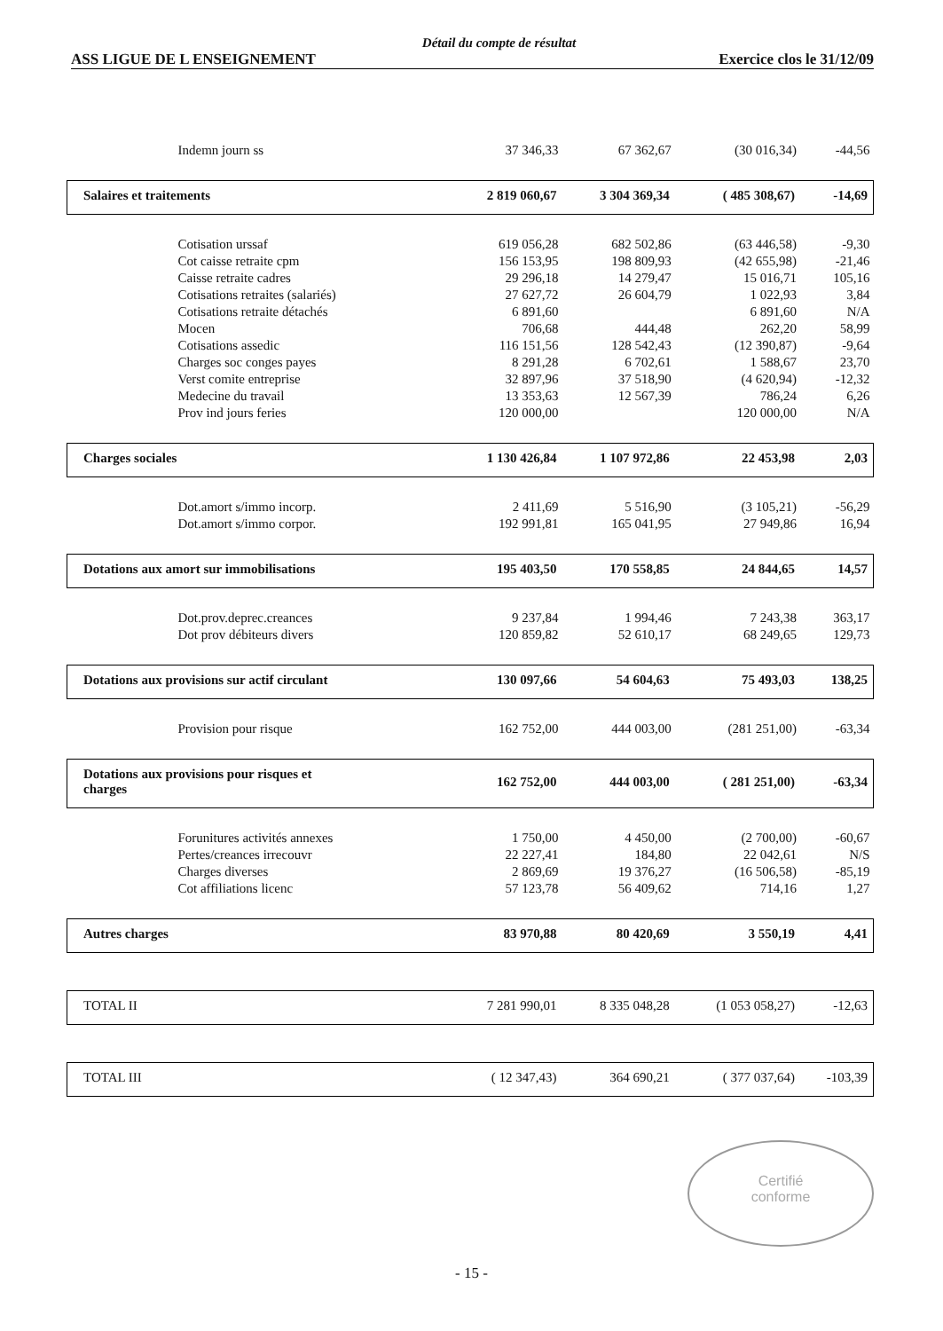Détail du compte de résultat
ASS LIGUE DE L ENSEIGNEMENT Exercice clos le 31/12/09
| Indemn journ ss | 37 346,33 | 67 362,67 | (30 016,34) | -44,56 |
| Salaires et traitements | 2 819 060,67 | 3 304 369,34 | ( 485 308,67) | -14,69 |
| Cotisation urssaf | 619 056,28 | 682 502,86 | (63 446,58) | -9,30 |
| Cot caisse retraite cpm | 156 153,95 | 198 809,93 | (42 655,98) | -21,46 |
| Caisse retraite cadres | 29 296,18 | 14 279,47 | 15 016,71 | 105,16 |
| Cotisations retraites (salariés) | 27 627,72 | 26 604,79 | 1 022,93 | 3,84 |
| Cotisations retraite détachés | 6 891,60 | | 6 891,60 | N/A |
| Mocen | 706,68 | 444,48 | 262,20 | 58,99 |
| Cotisations assedic | 116 151,56 | 128 542,43 | (12 390,87) | -9,64 |
| Charges soc conges payes | 8 291,28 | 6 702,61 | 1 588,67 | 23,70 |
| Verst comite entreprise | 32 897,96 | 37 518,90 | (4 620,94) | -12,32 |
| Medecine du travail | 13 353,63 | 12 567,39 | 786,24 | 6,26 |
| Prov ind jours feries | 120 000,00 | | 120 000,00 | N/A |
| Charges sociales | 1 130 426,84 | 1 107 972,86 | 22 453,98 | 2,03 |
| Dot.amort s/immo incorp. | 2 411,69 | 5 516,90 | (3 105,21) | -56,29 |
| Dot.amort s/immo corpor. | 192 991,81 | 165 041,95 | 27 949,86 | 16,94 |
| Dotations aux amort sur immobilisations | 195 403,50 | 170 558,85 | 24 844,65 | 14,57 |
| Dot.prov.deprec.creances | 9 237,84 | 1 994,46 | 7 243,38 | 363,17 |
| Dot prov débiteurs divers | 120 859,82 | 52 610,17 | 68 249,65 | 129,73 |
| Dotations aux provisions sur actif circulant | 130 097,66 | 54 604,63 | 75 493,03 | 138,25 |
| Provision pour risque | 162 752,00 | 444 003,00 | (281 251,00) | -63,34 |
| Dotations aux provisions pour risques et charges | 162 752,00 | 444 003,00 | ( 281 251,00) | -63,34 |
| Forunitures activités annexes | 1 750,00 | 4 450,00 | (2 700,00) | -60,67 |
| Pertes/creances irrecouvr | 22 227,41 | 184,80 | 22 042,61 | N/S |
| Charges diverses | 2 869,69 | 19 376,27 | (16 506,58) | -85,19 |
| Cot affiliations licenc | 57 123,78 | 56 409,62 | 714,16 | 1,27 |
| Autres charges | 83 970,88 | 80 420,69 | 3 550,19 | 4,41 |
| TOTAL II | 7 281 990,01 | 8 335 048,28 | (1 053 058,27) | -12,63 |
| TOTAL III | ( 12 347,43) | 364 690,21 | ( 377 037,64) | -103,39 |
Certifié
conforme
- 15 -